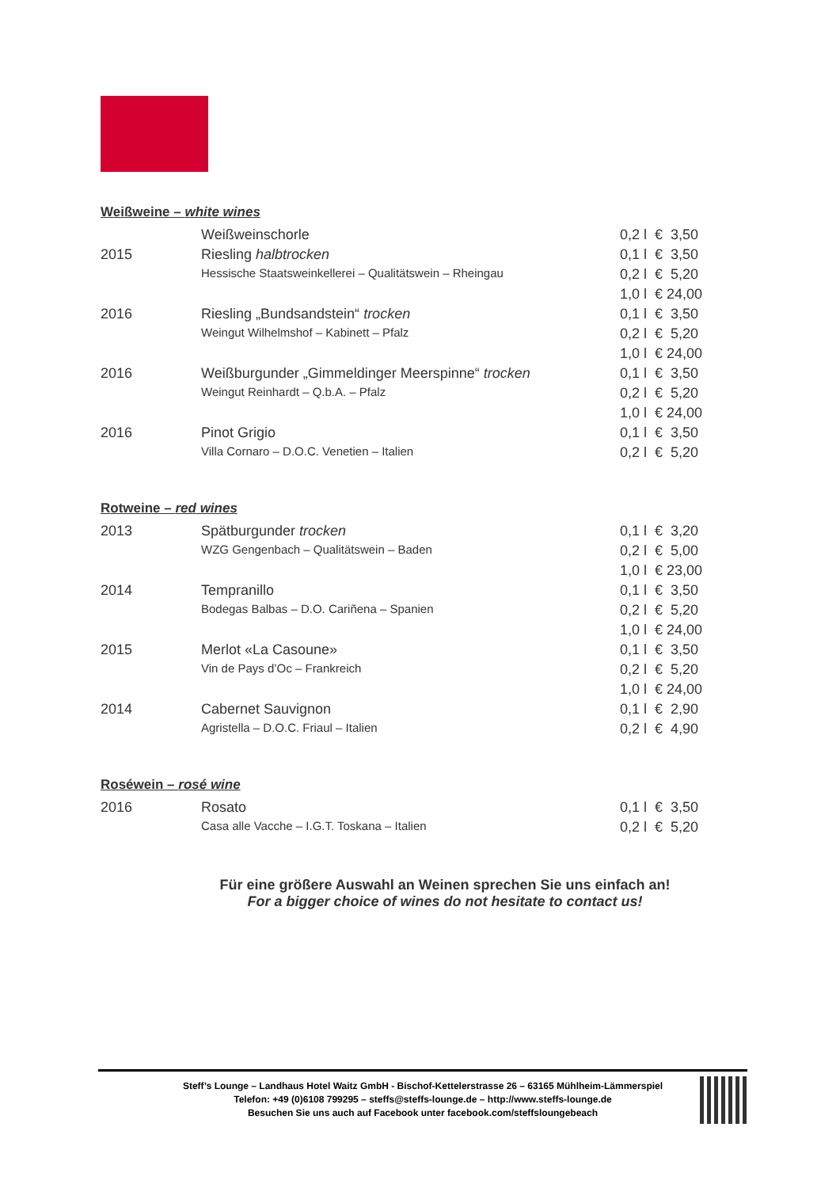Weißweine – white wines
| | Weißweinschorle | 0,2 l | € 3,50 |
| 2015 | Riesling halbtrocken | 0,1 l | € 3,50 |
| | Hessische Staatsweinkellerei – Qualitätswein – Rheingau | 0,2 l | € 5,20 |
| | | 1,0 l | € 24,00 |
| 2016 | Riesling „Bundsandstein“ trocken | 0,1 l | € 3,50 |
| | Weingut Wilhelmshof – Kabinett – Pfalz | 0,2 l | € 5,20 |
| | | 1,0 l | € 24,00 |
| 2016 | Weißburgunder „Gimmeldinger Meerspinne“ trocken | 0,1 l | € 3,50 |
| | Weingut Reinhardt – Q.b.A. – Pfalz | 0,2 l | € 5,20 |
| | | 1,0 l | € 24,00 |
| 2016 | Pinot Grigio | 0,1 l | € 3,50 |
| | Villa Cornaro – D.O.C. Venetien – Italien | 0,2 l | € 5,20 |
Rotweine – red wines
| 2013 | Spätburgunder trocken | 0,1 l | € 3,20 |
| | WZG Gengenbach – Qualitätswein – Baden | 0,2 l | € 5,00 |
| | | 1,0 l | € 23,00 |
| 2014 | Tempranillo | 0,1 l | € 3,50 |
| | Bodegas Balbas – D.O. Cariñena – Spanien | 0,2 l | € 5,20 |
| | | 1,0 l | € 24,00 |
| 2015 | Merlot «La Casoune» | 0,1 l | € 3,50 |
| | Vin de Pays d’Oc – Frankreich | 0,2 l | € 5,20 |
| | | 1,0 l | € 24,00 |
| 2014 | Cabernet Sauvignon | 0,1 l | € 2,90 |
| | Agristella – D.O.C. Friaul – Italien | 0,2 l | € 4,90 |
Roséwein – rosé wine
| 2016 | Rosato | 0,1 l | € 3,50 |
| | Casa alle Vacche – I.G.T. Toskana – Italien | 0,2 l | € 5,20 |
Für eine größere Auswahl an Weinen sprechen Sie uns einfach an!
For a bigger choice of wines do not hesitate to contact us!
Steff’s Lounge – Landhaus Hotel Waitz GmbH - Bischof-Kettelerstrasse 26 – 63165 Mühlheim-Lämmerspiel
Telefon: +49 (0)6108 799295 – steffs@steffs-lounge.de – http://www.steffs-lounge.de
Besuchen Sie uns auch auf Facebook unter facebook.com/steffsloungebeach